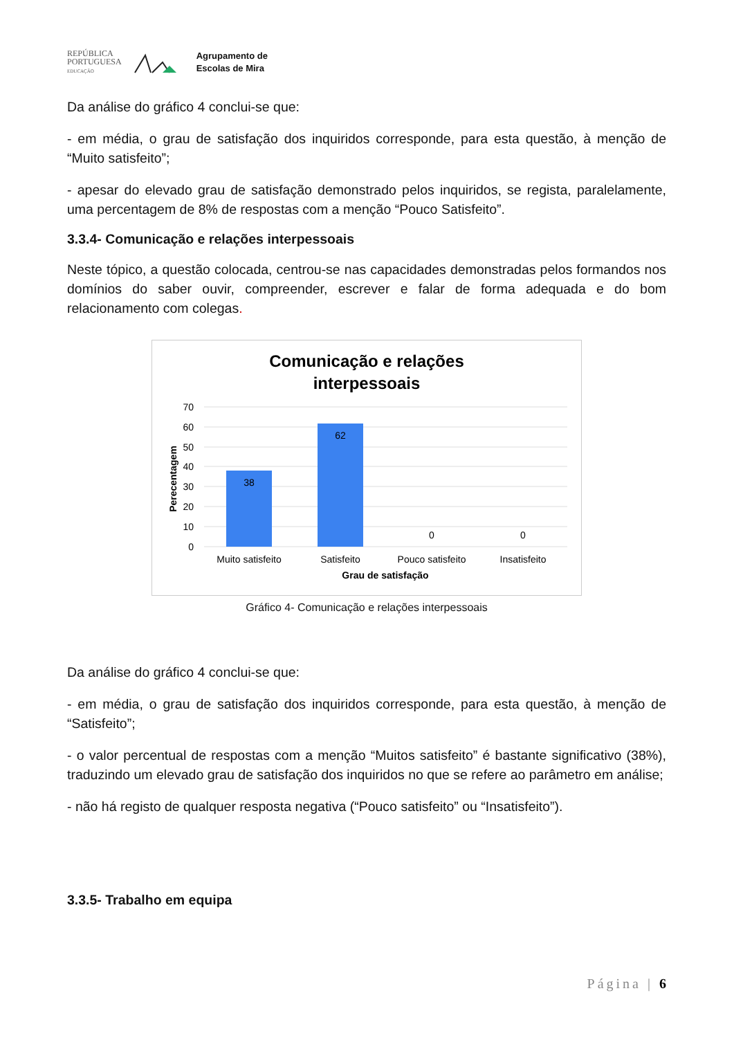REPÚBLICA
PORTUGUESA
EDUCAÇÃO
Agrupamento de
Escolas de Mira
Da análise do gráfico 4 conclui-se que:
- em média, o grau de satisfação dos inquiridos corresponde, para esta questão, à menção de “Muito satisfeito”;
- apesar do elevado grau de satisfação demonstrado pelos inquiridos, se regista, paralelamente, uma percentagem de 8% de respostas com a menção “Pouco Satisfeito”.
3.3.4- Comunicação e relações interpessoais
Neste tópico, a questão colocada, centrou-se nas capacidades demonstradas pelos formandos nos domínios do saber ouvir, compreender, escrever e falar de forma adequada e do bom relacionamento com colegas.
Comunicação e relações
interpessoais
70
60
50
40
30
20
10
0
Perecentagem
38
62
0
0
Muito satisfeito
Satisfeito
Pouco satisfeito
Insatisfeito
Grau de satisfação
Gráfico 4- Comunicação e relações interpessoais
Da análise do gráfico 4 conclui-se que:
- em média, o grau de satisfação dos inquiridos corresponde, para esta questão, à menção de “Satisfeito”;
- o valor percentual de respostas com a menção “Muitos satisfeito” é bastante significativo (38%), traduzindo um elevado grau de satisfação dos inquiridos no que se refere ao parâmetro em análise;
- não há registo de qualquer resposta negativa (“Pouco satisfeito” ou “Insatisfeito”).
3.3.5- Trabalho em equipa
Página | 6